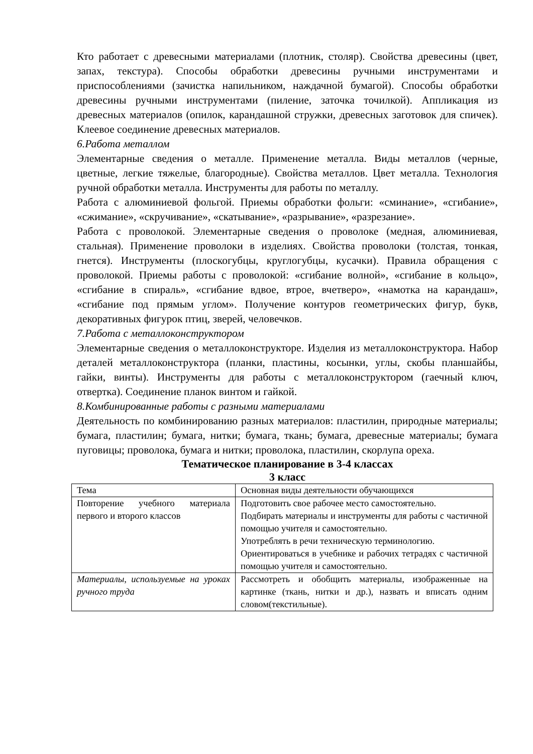Кто работает с древесными материалами (плотник, столяр). Свойства древесины (цвет, запах, текстура). Способы обработки древесины ручными инструментами и приспособлениями (зачистка напильником, наждачной бумагой). Способы обработки древесины ручными инструментами (пиление, заточка точилкой). Аппликация из древесных материалов (опилок, карандашной стружки, древесных заготовок для спичек). Клеевое соединение древесных материалов.
6.Работа металлом
Элементарные сведения о металле. Применение металла. Виды металлов (черные, цветные, легкие тяжелые, благородные). Свойства металлов. Цвет металла. Технология ручной обработки металла. Инструменты для работы по металлу.
Работа с алюминиевой фольгой. Приемы обработки фольги: «сминание», «сгибание», «сжимание», «скручивание», «скатывание», «разрывание», «разрезание».
Работа с проволокой. Элементарные сведения о проволоке (медная, алюминиевая, стальная). Применение проволоки в изделиях. Свойства проволоки (толстая, тонкая, гнется). Инструменты (плоскогубцы, круглогубцы, кусачки). Правила обращения с проволокой. Приемы работы с проволокой: «сгибание волной», «сгибание в кольцо», «сгибание в спираль», «сгибание вдвое, втрое, вчетверо», «намотка на карандаш», «сгибание под прямым углом». Получение контуров геометрических фигур, букв, декоративных фигурок птиц, зверей, человечков.
7.Работа с металлоконструктором
Элементарные сведения о металлоконструкторе. Изделия из металлоконструктора. Набор деталей металлоконструктора (планки, пластины, косынки, углы, скобы планшайбы, гайки, винты). Инструменты для работы с металлоконструктором (гаечный ключ, отвертка). Соединение планок винтом и гайкой.
8.Комбинированные работы с разными материалами
Деятельность по комбинированию разных материалов: пластилин, природные материалы; бумага, пластилин; бумага, нитки; бумага, ткань; бумага, древесные материалы; бумага пуговицы; проволока, бумага и нитки; проволока, пластилин, скорлупа ореха.
Тематическое планирование в 3-4 классах
3 класс
| Тема | Основная виды деятельности обучающихся |
| Повторение учебного материала первого и второго классов | Подготовить свое рабочее место самостоятельно. Подбирать материалы и инструменты для работы с частичной помощью учителя и самостоятельно. Употреблять в речи техническую терминологию. Ориентироваться в учебнике и рабочих тетрадях с частичной помощью учителя и самостоятельно. |
| Материалы, используемые на уроках ручного труда | Рассмотреть и обобщить материалы, изображенные на картинке (ткань, нитки и др.), назвать и вписать одним словом(текстильные). |